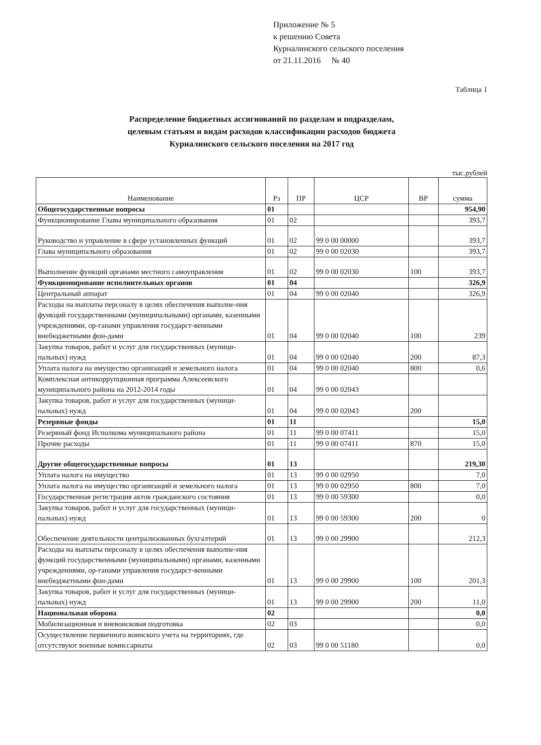Приложение № 5
к решению Совета
Курналинского сельского поселения
от 21.11.2016 № 40
Таблица 1
Распределение бюджетных ассигнований по разделам и подразделам,
целевым статьям и видам расходов классификации расходов бюджета
Курналинского сельского поселения на 2017 год
тыс.рублей
| Наименование | Рз | ПР | ЦСР | ВР | сумма |
| --- | --- | --- | --- | --- | --- |
| Общегосударственные вопросы | 01 | | | | 954,90 |
| Функционирование Главы муниципального образования | 01 | 02 | | | 393,7 |
| Руководство и управление в сфере установленных функций | 01 | 02 | 99 0 00 00000 | | 393,7 |
| Глава муниципального образования | 01 | 02 | 99 0 00 02030 | | 393,7 |
| Выполнение функций органами местного самоуправления | 01 | 02 | 99 0 00 02030 | 100 | 393,7 |
| Функционирование исполнительных органов | 01 | 04 | | | 326,9 |
| Центральный аппарат | 01 | 04 | 99 0 00 02040 | | 326,9 |
| Расходы на выплаты персоналу в целях обеспечения выполне-ния функций государственными (муниципальными) органами, казенными учреждениями, ор-ганами управления государст-венными внебюджетными фон-дами | 01 | 04 | 99 0 00 02040 | 100 | 239 |
| Закупка товаров, работ и услуг для государственных (муници-пальных) нужд | 01 | 04 | 99 0 00 02040 | 200 | 87,3 |
| Уплата налога на имущество организаций и земельного налога | 01 | 04 | 99 0 00 02040 | 800 | 0,6 |
| Комплексная антикоррупционная программа Алексеевского муниципального района на 2012-2014 годы | 01 | 04 | 99 0 00 02043 | | |
| Закупка товаров, работ и услуг для государственных (муници-пальных) нужд | 01 | 04 | 99 0 00 02043 | 200 | |
| Резервные фонды | 01 | 11 | | | 15,0 |
| Резервный фонд Исполкома муниципального района | 01 | 11 | 99 0 00 07411 | | 15,0 |
| Прочие расходы | 01 | 11 | 99 0 00 07411 | 870 | 15,0 |
| Другие общегосударственные вопросы | 01 | 13 | | | 219,30 |
| Уплата налога на имущество | 01 | 13 | 99 0 00 02950 | | 7,0 |
| Уплата налога на имущество организаций и земельного налога | 01 | 13 | 99 0 00 02950 | 800 | 7,0 |
| Государственная регистрация актов гражданского состояния | 01 | 13 | 99 0 00 59300 | | 0,0 |
| Закупка товаров, работ и услуг для государственных (муници-пальных) нужд | 01 | 13 | 99 0 00 59300 | 200 | 0 |
| Обеспечение деятельности централизованных бухгалтерий | 01 | 13 | 99 0 00 29900 | | 212,3 |
| Расходы на выплаты персоналу в целях обеспечения выполне-ния функций государственными (муниципальными) органами, казенными учреждениями, ор-ганами управления государст-венными внебюджетными фон-дами | 01 | 13 | 99 0 00 29900 | 100 | 201,3 |
| Закупка товаров, работ и услуг для государственных (муници-пальных) нужд | 01 | 13 | 99 0 00 29900 | 200 | 11,0 |
| Национальная оборона | 02 | | | | 0,0 |
| Мобилизационная и вневоисковая подготовка | 02 | 03 | | | 0,0 |
| Осуществление первичного воинского учета на территориях, где отсутствуют военные комиссариаты | 02 | 03 | 99 0 00 51180 | | 0,0 |